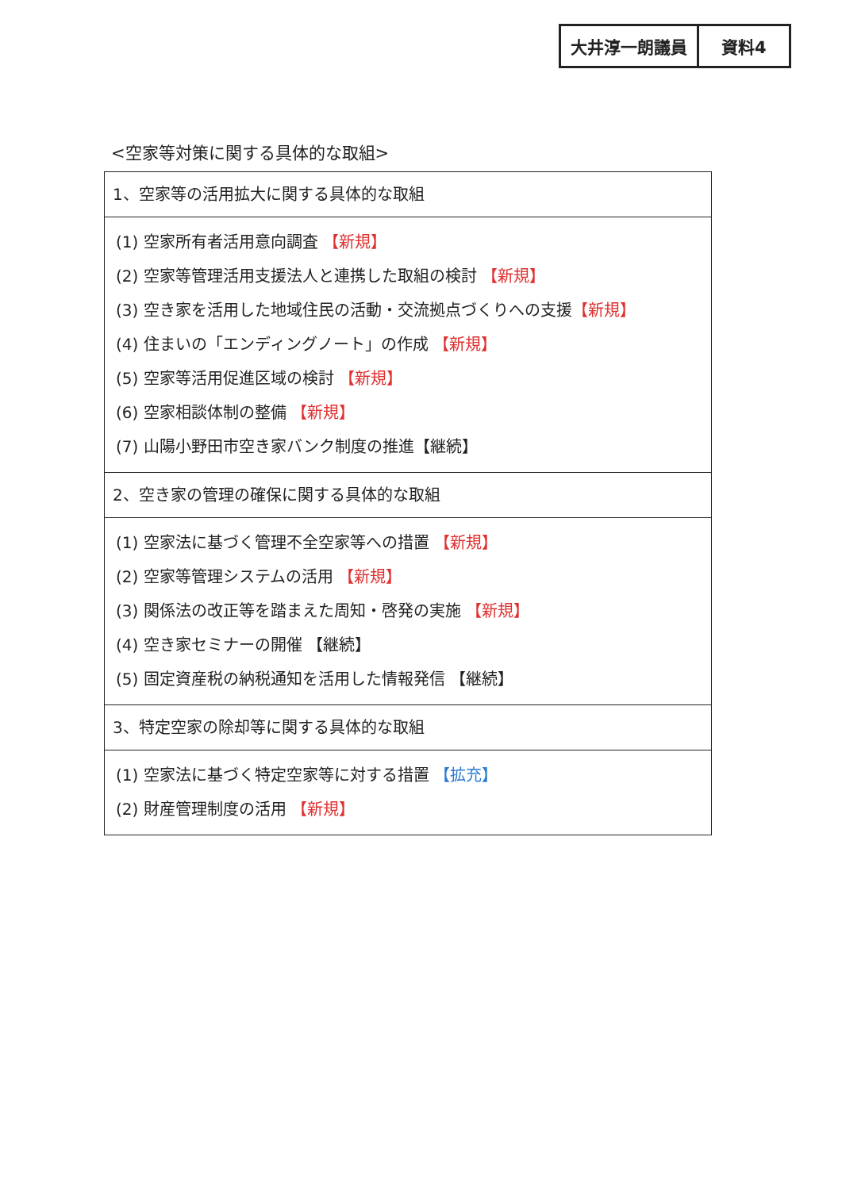大井淳一朗議員 資料4
<空家等対策に関する具体的な取組>
| 1、空家等の活用拡大に関する具体的な取組 |
| (1) 空家所有者活用意向調査 【新規】 (2) 空家等管理活用支援法人と連携した取組の検討 【新規】 (3) 空き家を活用した地域住民の活動・交流拠点づくりへの支援 【新規】 (4) 住まいの「エンディングノート」の作成 【新規】 (5) 空家等活用促進区域の検討 【新規】 (6) 空家相談体制の整備 【新規】 (7) 山陽小野田市空き家バンク制度の推進【継続】 |
| 2、空き家の管理の確保に関する具体的な取組 |
| (1) 空家法に基づく管理不全空家等への措置 【新規】 (2) 空家等管理システムの活用 【新規】 (3) 関係法の改正等を踏まえた周知・啓発の実施 【新規】 (4) 空き家セミナーの開催 【継続】 (5) 固定資産税の納税通知を活用した情報発信 【継続】 |
| 3、特定空家の除却等に関する具体的な取組 |
| (1) 空家法に基づく特定空家等に対する措置 【拡充】 (2) 財産管理制度の活用 【新規】 |